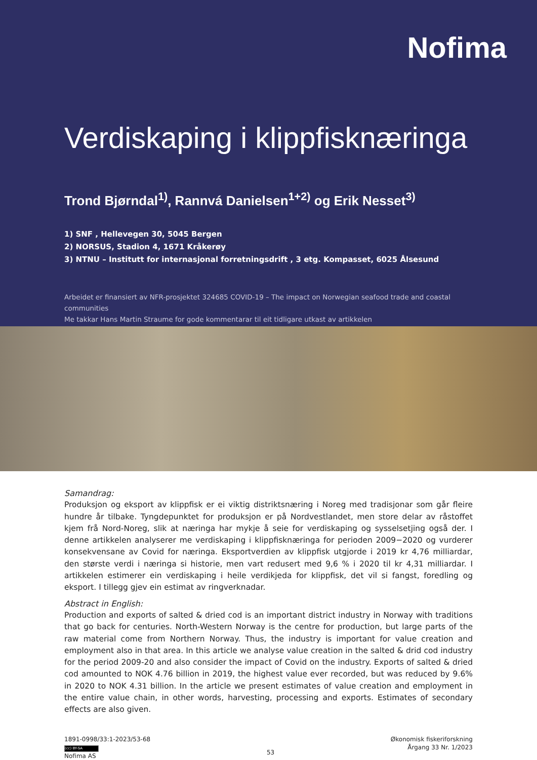Nofima
Verdiskaping i klippfisknæringa
Trond Bjørndal<sup>1)</sup>, Rannvá Danielsen<sup>1+2)</sup> og Erik Nesset<sup>3)</sup>
1) SNF , Hellevegen 30, 5045 Bergen
2) NORSUS, Stadion 4, 1671 Kråkerøy
3) NTNU – Institutt for internasjonal forretningsdrift , 3 etg. Kompasset, 6025 Ålsesund
Arbeidet er finansiert av NFR-prosjektet 324685 COVID-19 – The impact on Norwegian seafood trade and coastal communities
Me takkar Hans Martin Straume for gode kommentarar til eit tidligare utkast av artikkelen
Samandrag:
Produksjon og eksport av klippfisk er ei viktig distriktsnæring i Noreg med tradisjonar som går fleire hundre år tilbake. Tyngdepunktet for produksjon er på Nordvestlandet, men store delar av råstoffet kjem frå Nord-Noreg, slik at næringa har mykje å seie for verdiskaping og sysselsetjing også der. I denne artikkelen analyserer me verdiskaping i klippfisknæringa for perioden 2009−2020 og vurderer konsekvensane av Covid for næringa. Eksportverdien av klippfisk utgjorde i 2019 kr 4,76 milliardar, den største verdi i næringa si historie, men vart redusert med 9,6 % i 2020 til kr 4,31 milliardar. I artikkelen estimerer ein verdiskaping i heile verdikjeda for klippfisk, det vil si fangst, foredling og eksport. I tillegg gjev ein estimat av ringverknadar.
Abstract in English:
Production and exports of salted & dried cod is an important district industry in Norway with traditions that go back for centuries. North-Western Norway is the centre for production, but large parts of the raw material come from Northern Norway. Thus, the industry is important for value creation and employment also in that area. In this article we analyse value creation in the salted & drid cod industry for the period 2009-20 and also consider the impact of Covid on the industry. Exports of salted & dried cod amounted to NOK 4.76 billion in 2019, the highest value ever recorded, but was reduced by 9.6% in 2020 to NOK 4.31 billion. In the article we present estimates of value creation and employment in the entire value chain, in other words, harvesting, processing and exports. Estimates of secondary effects are also given.
1891-0998/33:1-2023/53-68
(cc) BY-SA
Nofima AS
53
Økonomisk fiskeriforskning
Årgang 33 Nr. 1/2023